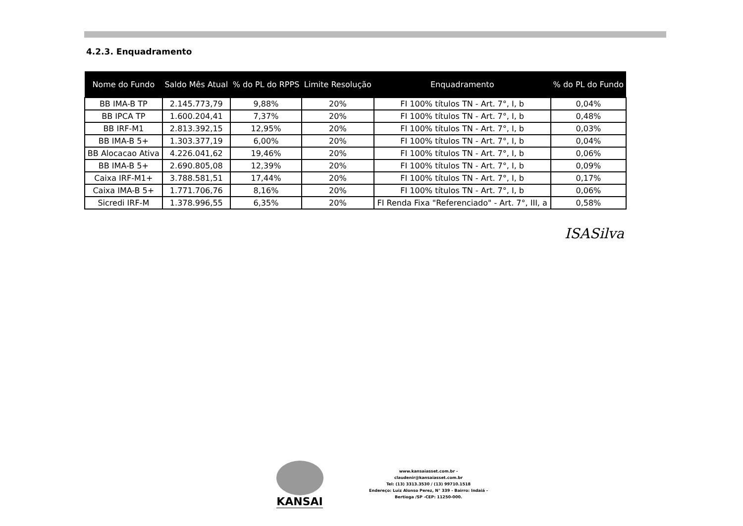4.2.3. Enquadramento
| Nome do Fundo | Saldo Mês Atual | % do PL do RPPS | Limite Resolução | Enquadramento | % do PL do Fundo |
| --- | --- | --- | --- | --- | --- |
| BB IMA-B TP | 2.145.773,79 | 9,88% | 20% | FI 100% títulos TN - Art. 7°, I, b | 0,04% |
| BB IPCA TP | 1.600.204,41 | 7,37% | 20% | FI 100% títulos TN - Art. 7°, I, b | 0,48% |
| BB IRF-M1 | 2.813.392,15 | 12,95% | 20% | FI 100% títulos TN - Art. 7°, I, b | 0,03% |
| BB IMA-B 5+ | 1.303.377,19 | 6,00% | 20% | FI 100% títulos TN - Art. 7°, I, b | 0,04% |
| BB Alocacao Ativa | 4.226.041,62 | 19,46% | 20% | FI 100% títulos TN - Art. 7°, I, b | 0,06% |
| BB IMA-B 5+ | 2.690.805,08 | 12,39% | 20% | FI 100% títulos TN - Art. 7°, I, b | 0,09% |
| Caixa IRF-M1+ | 3.788.581,51 | 17,44% | 20% | FI 100% títulos TN - Art. 7°, I, b | 0,17% |
| Caixa IMA-B 5+ | 1.771.706,76 | 8,16% | 20% | FI 100% títulos TN - Art. 7°, I, b | 0,06% |
| Sicredi IRF-M | 1.378.996,55 | 6,35% | 20% | FI Renda Fixa "Referenciado" - Art. 7°, III, a | 0,58% |
ISASilva
KANSAI
www.kansaiasset.com.br -
claudenir@kansaiasset.com.br
Tel: (13) 3313.3530 / (13) 99710.1518
Endereço: Luiz Alonso Perez, N° 339 - Bairro: Indaiá -
Bertioga /SP -CEP: 11250-000.